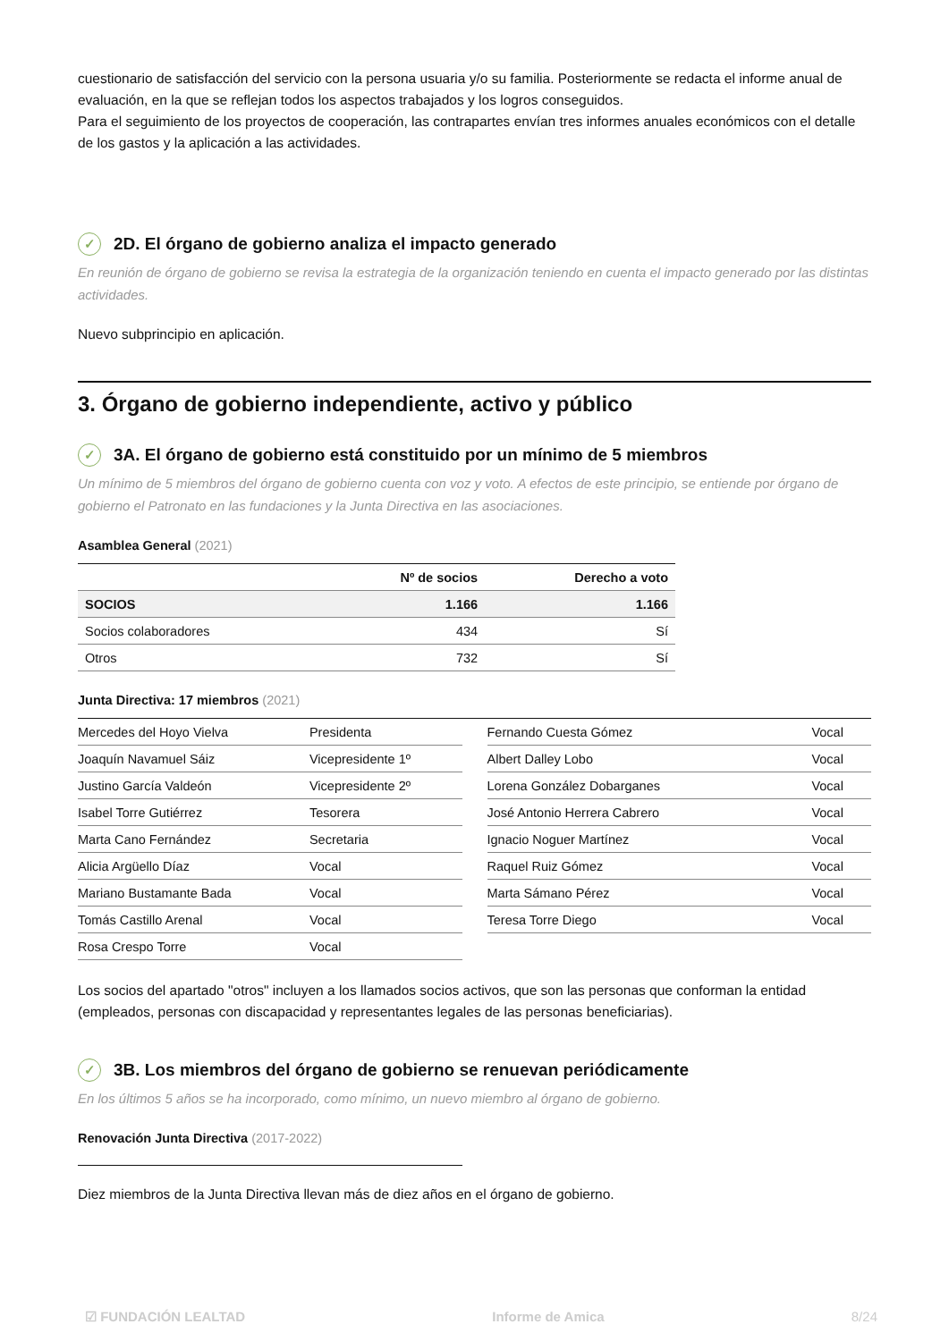cuestionario de satisfacción del servicio con la persona usuaria y/o su familia. Posteriormente se redacta el informe anual de evaluación, en la que se reflejan todos los aspectos trabajados y los logros conseguidos.
Para el seguimiento de los proyectos de cooperación, las contrapartes envían tres informes anuales económicos con el detalle de los gastos y la aplicación a las actividades.
✓ 2D. El órgano de gobierno analiza el impacto generado
En reunión de órgano de gobierno se revisa la estrategia de la organización teniendo en cuenta el impacto generado por las distintas actividades.
Nuevo subprincipio en aplicación.
3. Órgano de gobierno independiente, activo y público
✓ 3A. El órgano de gobierno está constituido por un mínimo de 5 miembros
Un mínimo de 5 miembros del órgano de gobierno cuenta con voz y voto. A efectos de este principio, se entiende por órgano de gobierno el Patronato en las fundaciones y la Junta Directiva en las asociaciones.
Asamblea General (2021)
| | Nº de socios | Derecho a voto |
| --- | --- | --- |
| SOCIOS | 1.166 | 1.166 |
| Socios colaboradores | 434 | Sí |
| Otros | 732 | Sí |
Junta Directiva: 17 miembros (2021)
| Mercedes del Hoyo Vielva | Presidenta |
| Joaquín Navamuel Sáiz | Vicepresidente 1º |
| Justino García Valdeón | Vicepresidente 2º |
| Isabel Torre Gutiérrez | Tesorera |
| Marta Cano Fernández | Secretaria |
| Alicia Argüello Díaz | Vocal |
| Mariano Bustamante Bada | Vocal |
| Tomás Castillo Arenal | Vocal |
| Rosa Crespo Torre | Vocal |
| Fernando Cuesta Gómez | Vocal |
| Albert Dalley Lobo | Vocal |
| Lorena González Dobarganes | Vocal |
| José Antonio Herrera Cabrero | Vocal |
| Ignacio Noguer Martínez | Vocal |
| Raquel Ruiz Gómez | Vocal |
| Marta Sámano Pérez | Vocal |
| Teresa Torre Diego | Vocal |
Los socios del apartado "otros" incluyen a los llamados socios activos, que son las personas que conforman la entidad (empleados, personas con discapacidad y representantes legales de las personas beneficiarias).
✓ 3B. Los miembros del órgano de gobierno se renuevan periódicamente
En los últimos 5 años se ha incorporado, como mínimo, un nuevo miembro al órgano de gobierno.
Renovación Junta Directiva (2017-2022)
Diez miembros de la Junta Directiva llevan más de diez años en el órgano de gobierno.
☑ FUNDACIÓN LEALTAD Informe de Amica 8/24